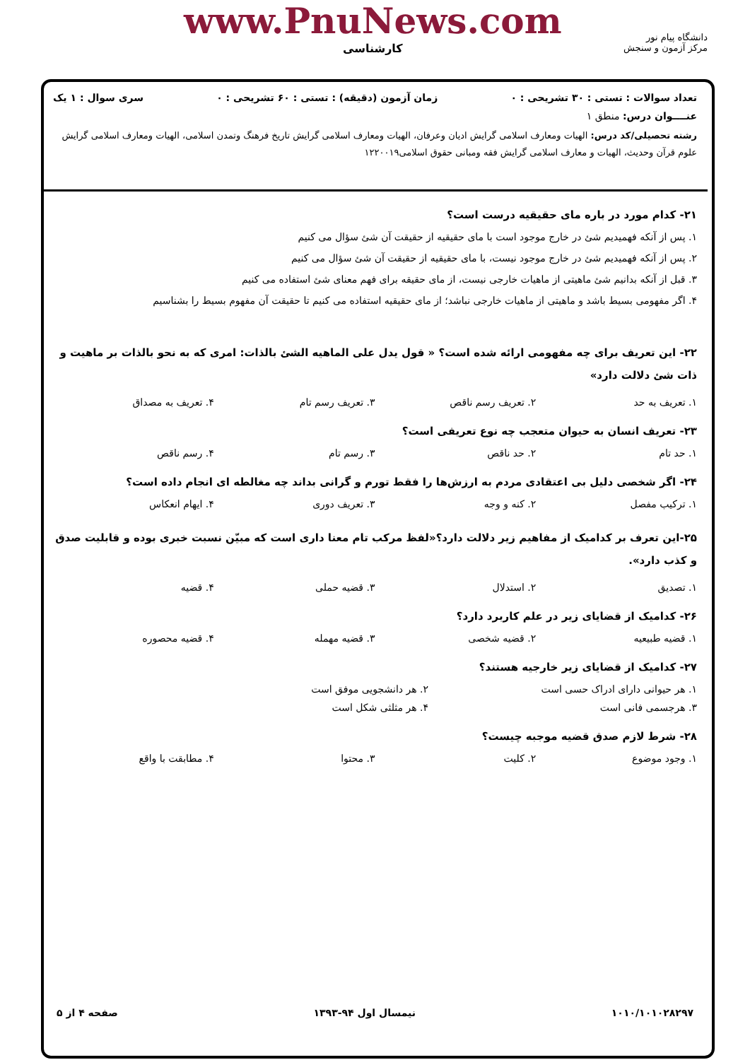دانشگاه پیام نور
مرکز آزمون و سنجش
www.PnuNews.com
کارشناسی
تعداد سوالات : تستی : ۳۰ تشریحی : ۰ زمان آزمون (دقیقه) : تستی : ۶۰ تشریحی : ۰ سری سوال : ۱ یک
عنــــوان درس: منطق ۱
رشته تحصیلی/کد درس: الهیات ومعارف اسلامی گرایش ادیان وعرفان، الهیات ومعارف اسلامی گرایش تاریخ فرهنگ وتمدن اسلامی، الهیات ومعارف اسلامی گرایش علوم قرآن وحدیث، الهیات و معارف اسلامی گرایش فقه ومبانی حقوق اسلامی۱۲۲۰۰۱۹
۲۱- کدام مورد در باره مای حقیقیه درست است؟
۱. پس از آنکه فهمیدیم شئ در خارج موجود است با مای حقیقیه از حقیقت آن شئ سؤال می کنیم
۲. پس از آنکه فهمیدیم شئ در خارج موجود نیست، با مای حقیقیه از حقیقت آن شئ سؤال می کنیم
۳. قبل از آنکه بدانیم شئ ماهیتی از ماهیات خارجی نیست، از مای حقیقه برای فهم معنای شئ استفاده می کنیم
۴. اگر مفهومی بسیط باشد و ماهیتی از ماهیات خارجی نباشد؛ از مای حقیقیه استفاده می کنیم تا حقیقت آن مفهوم بسیط را بشناسیم
۲۲- این تعریف برای چه مفهومی ارائه شده است؟ « قول یدل علی الماهیه الشئ بالذات: امری که به نحو بالذات بر ماهیت و ذات شئ دلالت دارد»
۱. تعریف به حد ۲. تعریف رسم ناقص ۳. تعریف رسم تام ۴. تعریف به مصداق
۲۳- تعریف انسان به حیوان متعجب چه نوع تعریفی است؟
۱. حد تام ۲. حد ناقص ۳. رسم تام ۴. رسم ناقص
۲۴- اگر شخصی دلیل بی اعتقادی مردم به ارزش‌ها را فقط تورم و گرانی بداند چه مغالطه ای انجام داده است؟
۱. ترکیب مفصل ۲. کنه و وجه ۳. تعریف دوری ۴. ایهام انعکاس
۲۵-این تعرف بر کدامیک از مفاهیم زیر دلالت دارد؟«لفظ مرکب تام معنا داری است که مبیّن نسبت خبری بوده و قابلیت صدق و کذب دارد».
۱. تصدیق ۲. استدلال ۳. قضیه حملی ۴. قضیه
۲۶- کدامیک از قضایای زیر در علم کاربرد دارد؟
۱. قضیه طبیعیه ۲. قضیه شخصی ۳. قضیه مهمله ۴. قضیه محصوره
۲۷- کدامیک از قضایای زیر خارجیه هستند؟
۱. هر حیوانی دارای ادراک حسی است ۲. هر دانشجویی موفق است
۳. هرجسمی فانی است ۴. هر مثلثی شکل است
۲۸- شرط لازم صدق قضیه موجبه چیست؟
۱. وجود موضوع ۲. کلیت ۳. محتوا ۴. مطابقت با واقع
۱۰۱۰/۱۰۱۰۲۸۲۹۷ نیمسال اول ۹۴-۱۳۹۳ صفحه ۴ از ۵